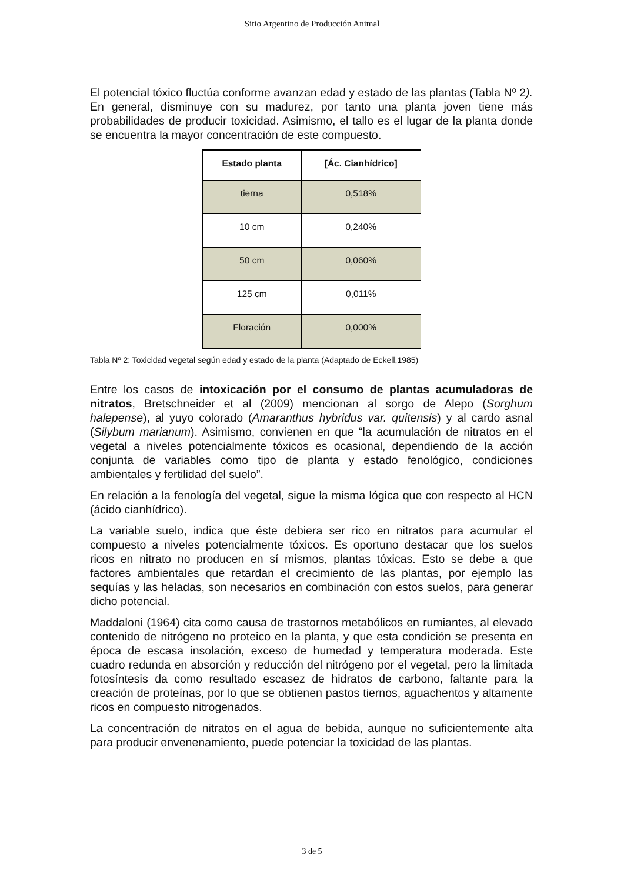Sitio Argentino de Producción Animal
El potencial tóxico fluctúa conforme avanzan edad y estado de las plantas (Tabla Nº 2). En general, disminuye con su madurez, por tanto una planta joven tiene más probabilidades de producir toxicidad. Asimismo, el tallo es el lugar de la planta donde se encuentra la mayor concentración de este compuesto.
| Estado planta | [Ác. Cianhídrico] |
| --- | --- |
| tierna | 0,518% |
| 10 cm | 0,240% |
| 50 cm | 0,060% |
| 125 cm | 0,011% |
| Floración | 0,000% |
Tabla Nº 2: Toxicidad vegetal según edad y estado de la planta (Adaptado de Eckell,1985)
Entre los casos de intoxicación por el consumo de plantas acumuladoras de nitratos, Bretschneider et al (2009) mencionan al sorgo de Alepo (Sorghum halepense), al yuyo colorado (Amaranthus hybridus var. quitensis) y al cardo asnal (Silybum marianum). Asimismo, convienen en que “la acumulación de nitratos en el vegetal a niveles potencialmente tóxicos es ocasional, dependiendo de la acción conjunta de variables como tipo de planta y estado fenológico, condiciones ambientales y fertilidad del suelo”.
En relación a la fenología del vegetal, sigue la misma lógica que con respecto al HCN (ácido cianhídrico).
La variable suelo, indica que éste debiera ser rico en nitratos para acumular el compuesto a niveles potencialmente tóxicos. Es oportuno destacar que los suelos ricos en nitrato no producen en sí mismos, plantas tóxicas. Esto se debe a que factores ambientales que retardan el crecimiento de las plantas, por ejemplo las sequías y las heladas, son necesarios en combinación con estos suelos, para generar dicho potencial.
Maddaloni (1964) cita como causa de trastornos metabólicos en rumiantes, al elevado contenido de nitrógeno no proteico en la planta, y que esta condición se presenta en época de escasa insolación, exceso de humedad y temperatura moderada. Este cuadro redunda en absorción y reducción del nitrógeno por el vegetal, pero la limitada fotosíntesis da como resultado escasez de hidratos de carbono, faltante para la creación de proteínas, por lo que se obtienen pastos tiernos, aguachentos y altamente ricos en compuesto nitrogenados.
La concentración de nitratos en el agua de bebida, aunque no suficientemente alta para producir envenenamiento, puede potenciar la toxicidad de las plantas.
3 de 5